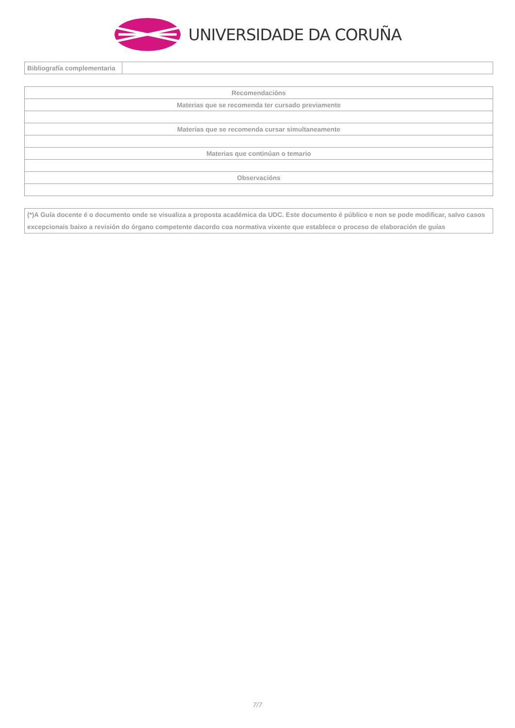UNIVERSIDADE DA CORUÑA
| Bibliografía complementaria | |
| Recomendacións |
| Materias que se recomenda ter cursado previamente |
| Materias que se recomenda cursar simultaneamente |
| Materias que continúan o temario |
| Observacións |
| (*)A Guía docente é o documento onde se visualiza a proposta académica da UDC. Este documento é público e non se pode modificar, salvo casos excepcionais baixo a revisión do órgano competente dacordo coa normativa vixente que establece o proceso de elaboración de guías |
7/7